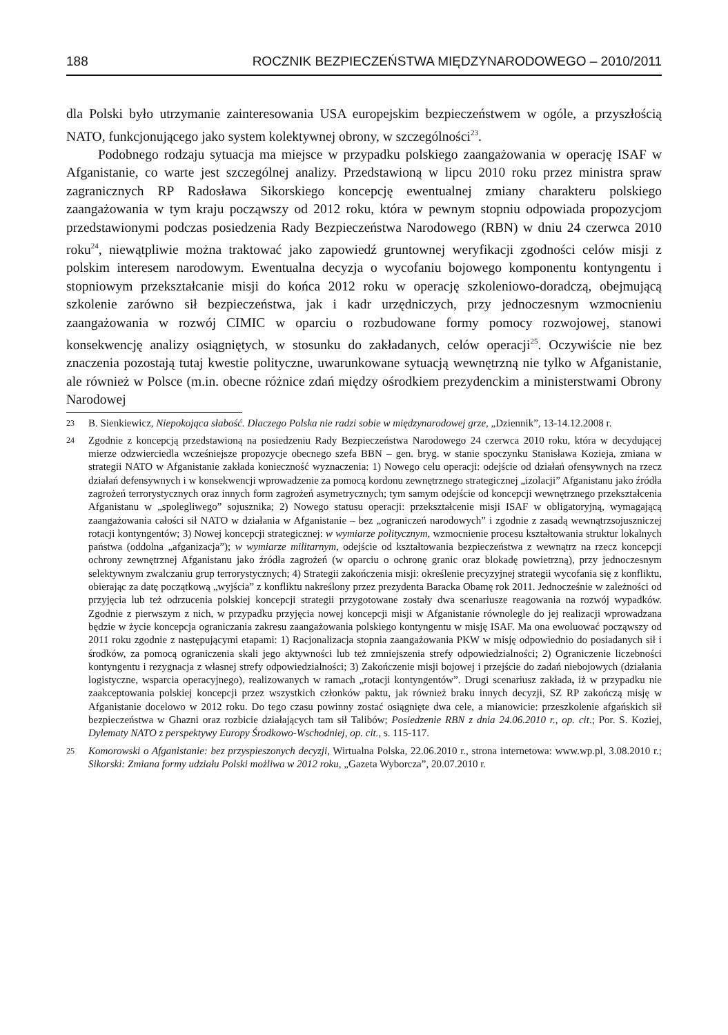188 ROCZNIK BEZPIECZEŃSTWA MIĘDZYNARODOWEGO – 2010/2011
dla Polski było utrzymanie zainteresowania USA europejskim bezpieczeństwem w ogóle, a przyszłością NATO, funkcjonującego jako system kolektywnej obrony, w szczególności<sup>23</sup>.
Podobnego rodzaju sytuacja ma miejsce w przypadku polskiego zaangażowania w operację ISAF w Afganistanie, co warte jest szczególnej analizy. Przedstawioną w lipcu 2010 roku przez ministra spraw zagranicznych RP Radosława Sikorskiego koncepcję ewentualnej zmiany charakteru polskiego zaangażowania w tym kraju począwszy od 2012 roku, która w pewnym stopniu odpowiada propozycjom przedstawionymi podczas posiedzenia Rady Bezpieczeństwa Narodowego (RBN) w dniu 24 czerwca 2010 roku<sup>24</sup>, niewątpliwie można traktować jako zapowiedź gruntownej weryfikacji zgodności celów misji z polskim interesem narodowym. Ewentualna decyzja o wycofaniu bojowego komponentu kontyngentu i stopniowym przekształcanie misji do końca 2012 roku w operację szkoleniowo-doradczą, obejmującą szkolenie zarówno sił bezpieczeństwa, jak i kadr urzędniczych, przy jednoczesnym wzmocnieniu zaangażowania w rozwój CIMIC w oparciu o rozbudowane formy pomocy rozwojowej, stanowi konsekwencję analizy osiągniętych, w stosunku do zakładanych, celów operacji<sup>25</sup>. Oczywiście nie bez znaczenia pozostają tutaj kwestie polityczne, uwarunkowane sytuacją wewnętrzną nie tylko w Afganistanie, ale również w Polsce (m.in. obecne różnice zdań między ośrodkiem prezydenckim a ministerstwami Obrony Narodowej
23 B. Sienkiewicz, Niepokojąca słabość. Dlaczego Polska nie radzi sobie w międzynarodowej grze, „Dziennik”, 13-14.12.2008 r.
24 Zgodnie z koncepcją przedstawioną na posiedzeniu Rady Bezpieczeństwa Narodowego 24 czerwca 2010 roku, która w decydującej mierze odzwierciedla wcześniejsze propozycje obecnego szefa BBN – gen. bryg. w stanie spoczynku Stanisława Kozieja, zmiana w strategii NATO w Afganistanie zakłada konieczność wyznaczenia: 1) Nowego celu operacji: odejście od działań ofensywnych na rzecz działań defensywnych i w konsekwencji wprowadzenie za pomocą kordonu zewnętrznego strategicznej „izolacji” Afganistanu jako źródła zagrożeń terrorystycznych oraz innych form zagrożeń asymetrycznych; tym samym odejście od koncepcji wewnętrznego przekształcenia Afganistanu w „spolegliwego” sojusznika; 2) Nowego statusu operacji: przekształcenie misji ISAF w obligatoryjną, wymagającą zaangażowania całości sił NATO w działania w Afganistanie – bez „ograniczeń narodowych” i zgodnie z zasadą wewnątrzsojuszniczej rotacji kontyngentów; 3) Nowej koncepcji strategicznej: w wymiarze politycznym, wzmocnienie procesu kształtowania struktur lokalnych państwa (oddolna „afganizacja”); w wymiarze militarnym, odejście od kształtowania bezpieczeństwa z wewnątrz na rzecz koncepcji ochrony zewnętrznej Afganistanu jako źródła zagrożeń (w oparciu o ochronę granic oraz blokadę powietrzną), przy jednoczesnym selektywnym zwalczaniu grup terrorystycznych; 4) Strategii zakończenia misji: określenie precyzyjnej strategii wycofania się z konfliktu, obierając za datę początkową „wyjścia” z konfliktu nakreślony przez prezydenta Baracka Obamę rok 2011. Jednocześnie w zależności od przyjęcia lub też odrzucenia polskiej koncepcji strategii przygotowane zostały dwa scenariusze reagowania na rozwój wypadków. Zgodnie z pierwszym z nich, w przypadku przyjęcia nowej koncepcji misji w Afganistanie równolegle do jej realizacji wprowadzana będzie w życie koncepcja ograniczania zakresu zaangażowania polskiego kontyngentu w misję ISAF. Ma ona ewoluować począwszy od 2011 roku zgodnie z następującymi etapami: 1) Racjonalizacja stopnia zaangażowania PKW w misję odpowiednio do posiadanych sił i środków, za pomocą ograniczenia skali jego aktywności lub też zmniejszenia strefy odpowiedzialności; 2) Ograniczenie liczebności kontyngentu i rezygnacja z własnej strefy odpowiedzialności; 3) Zakończenie misji bojowej i przejście do zadań niebojowych (działania logistyczne, wsparcia operacyjnego), realizowanych w ramach „rotacji kontyngentów”. Drugi scenariusz zakłada, iż w przypadku nie zaakceptowania polskiej koncepcji przez wszystkich członków paktu, jak również braku innych decyzji, SZ RP zakończą misję w Afganistanie docelowo w 2012 roku. Do tego czasu powinny zostać osiągnięte dwa cele, a mianowicie: przeszkolenie afgańskich sił bezpieczeństwa w Ghazni oraz rozbicie działających tam sił Talibów; Posiedzenie RBN z dnia 24.06.2010 r., op. cit.; Por. S. Koziej, Dylematy NATO z perspektywy Europy Środkowo-Wschodniej, op. cit., s. 115-117.
25 Komorowski o Afganistanie: bez przyspieszonych decyzji, Wirtualna Polska, 22.06.2010 r., strona internetowa: www.wp.pl, 3.08.2010 r.; Sikorski: Zmiana formy udziału Polski możliwa w 2012 roku, „Gazeta Wyborcza”, 20.07.2010 r.